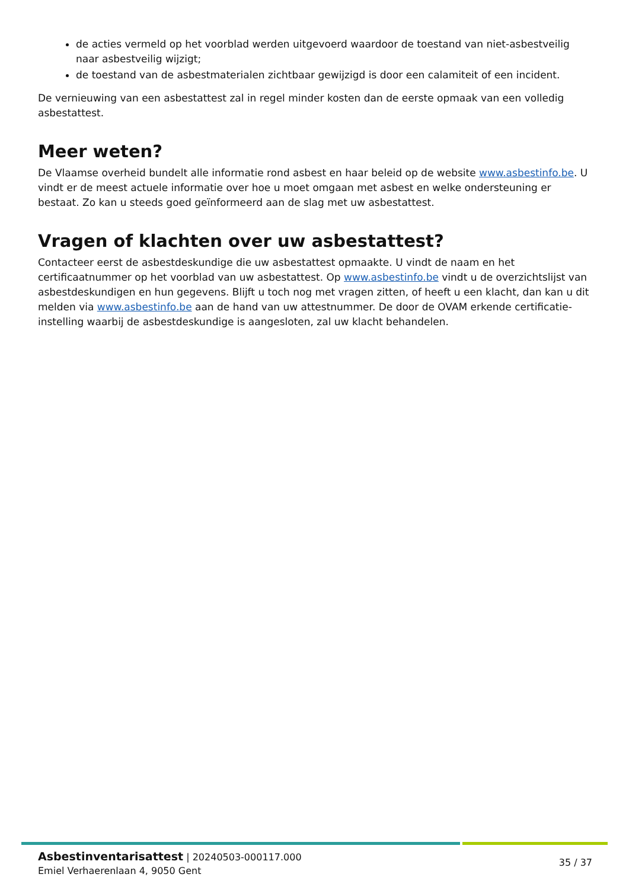de acties vermeld op het voorblad werden uitgevoerd waardoor de toestand van niet-asbestveilig naar asbestveilig wijzigt;
de toestand van de asbestmaterialen zichtbaar gewijzigd is door een calamiteit of een incident.
De vernieuwing van een asbestattest zal in regel minder kosten dan de eerste opmaak van een volledig asbestattest.
Meer weten?
De Vlaamse overheid bundelt alle informatie rond asbest en haar beleid op de website www.asbestinfo.be. U vindt er de meest actuele informatie over hoe u moet omgaan met asbest en welke ondersteuning er bestaat. Zo kan u steeds goed geïnformeerd aan de slag met uw asbestattest.
Vragen of klachten over uw asbestattest?
Contacteer eerst de asbestdeskundige die uw asbestattest opmaakte. U vindt de naam en het certificaatnummer op het voorblad van uw asbestattest. Op www.asbestinfo.be vindt u de overzichtslijst van asbestdeskundigen en hun gegevens. Blijft u toch nog met vragen zitten, of heeft u een klacht, dan kan u dit melden via www.asbestinfo.be aan de hand van uw attestnummer. De door de OVAM erkende certificatie-instelling waarbij de asbestdeskundige is aangesloten, zal uw klacht behandelen.
Asbestinventarisattest | 20240503-000117.000
Emiel Verhaerenlaan 4, 9050 Gent
35 / 37